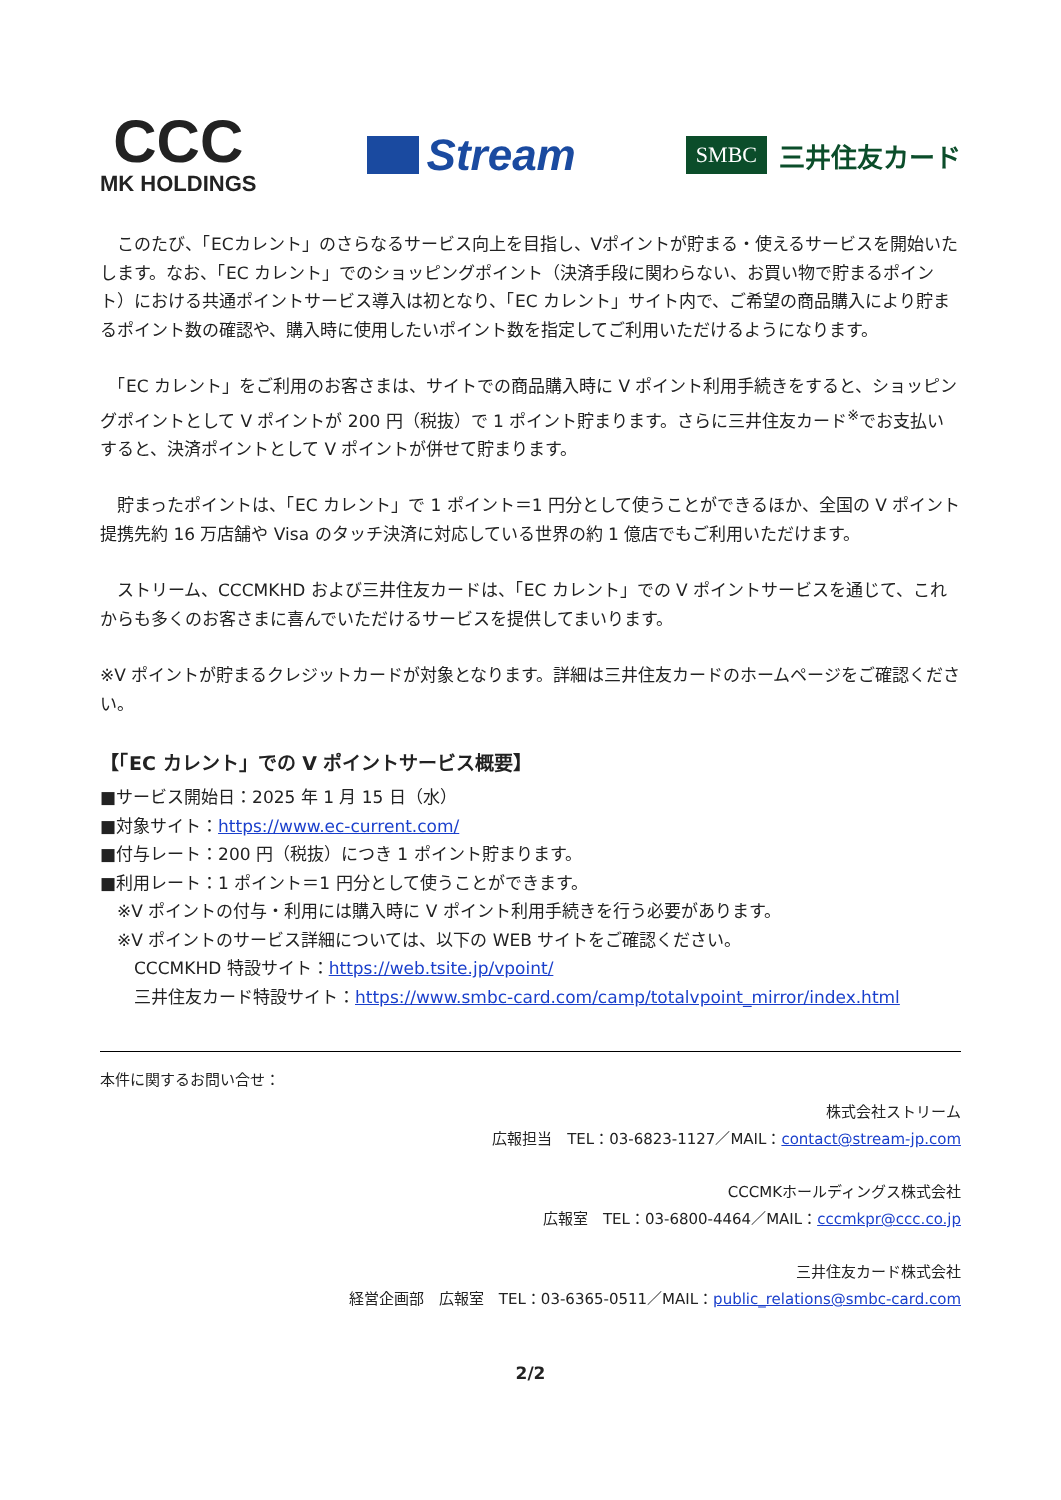CCC
MK HOLDINGS
Stream
SMBC 三井住友カード
　このたび、「ECカレント」のさらなるサービス向上を目指し、Vポイントが貯まる・使えるサービスを開始いたします。なお、「EC カレント」でのショッピングポイント（決済手段に関わらない、お買い物で貯まるポイント）における共通ポイントサービス導入は初となり、「EC カレント」サイト内で、ご希望の商品購入により貯まるポイント数の確認や、購入時に使用したいポイント数を指定してご利用いただけるようになります。
　「EC カレント」をご利用のお客さまは、サイトでの商品購入時に V ポイント利用手続きをすると、ショッピングポイントとして V ポイントが 200 円（税抜）で 1 ポイント貯まります。さらに三井住友カード<sup>※</sup>でお支払いすると、決済ポイントとして V ポイントが併せて貯まります。
　貯まったポイントは、「EC カレント」で 1 ポイント＝1 円分として使うことができるほか、全国の V ポイント提携先約 16 万店舗や Visa のタッチ決済に対応している世界の約 1 億店でもご利用いただけます。
　ストリーム、CCCMKHD および三井住友カードは、「EC カレント」での V ポイントサービスを通じて、これからも多くのお客さまに喜んでいただけるサービスを提供してまいります。
※V ポイントが貯まるクレジットカードが対象となります。詳細は三井住友カードのホームページをご確認ください。
【「EC カレント」での V ポイントサービス概要】
■サービス開始日：2025 年 1 月 15 日（水）
■対象サイト：https://www.ec-current.com/
■付与レート：200 円（税抜）につき 1 ポイント貯まります。
■利用レート：1 ポイント＝1 円分として使うことができます。
　※V ポイントの付与・利用には購入時に V ポイント利用手続きを行う必要があります。
　※V ポイントのサービス詳細については、以下の WEB サイトをご確認ください。
　　CCCMKHD 特設サイト：https://web.tsite.jp/vpoint/
　　三井住友カード特設サイト：https://www.smbc-card.com/camp/totalvpoint_mirror/index.html
本件に関するお問い合せ：
株式会社ストリーム
広報担当　TEL：03-6823-1127／MAIL：contact@stream-jp.com
CCCMKホールディングス株式会社
広報室　TEL：03-6800-4464／MAIL：cccmkpr@ccc.co.jp
三井住友カード株式会社
経営企画部　広報室　TEL：03-6365-0511／MAIL：public_relations@smbc-card.com
2/2